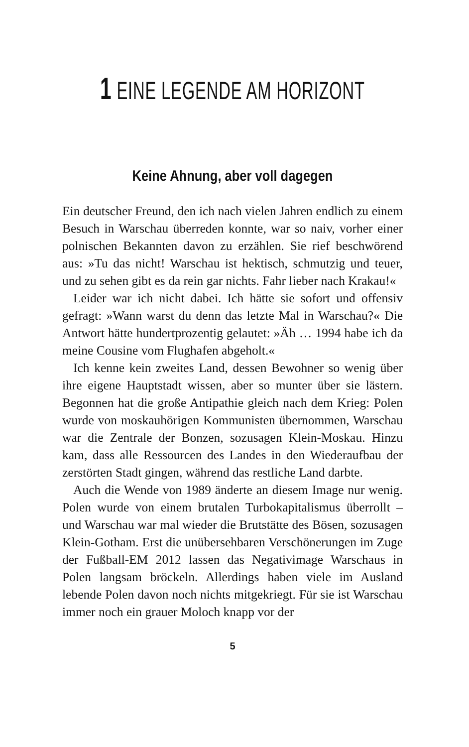1 EINE LEGENDE AM HORIZONT
Keine Ahnung, aber voll dagegen
Ein deutscher Freund, den ich nach vielen Jahren endlich zu einem Besuch in Warschau überreden konnte, war so naiv, vorher einer polnischen Bekannten davon zu erzählen. Sie rief beschwörend aus: »Tu das nicht! Warschau ist hektisch, schmutzig und teuer, und zu sehen gibt es da rein gar nichts. Fahr lieber nach Krakau!«
Leider war ich nicht dabei. Ich hätte sie sofort und offensiv gefragt: »Wann warst du denn das letzte Mal in Warschau?« Die Antwort hätte hundertprozentig gelautet: »Äh … 1994 habe ich da meine Cousine vom Flughafen abgeholt.«
Ich kenne kein zweites Land, dessen Bewohner so wenig über ihre eigene Hauptstadt wissen, aber so munter über sie lästern. Begonnen hat die große Antipathie gleich nach dem Krieg: Polen wurde von moskauhörigen Kommunisten übernommen, Warschau war die Zentrale der Bonzen, sozusagen Klein-Moskau. Hinzu kam, dass alle Ressourcen des Landes in den Wiederaufbau der zerstörten Stadt gingen, während das restliche Land darbte.
Auch die Wende von 1989 änderte an diesem Image nur wenig. Polen wurde von einem brutalen Turbokapitalismus überrollt – und Warschau war mal wieder die Brutstätte des Bösen, sozusagen Klein-Gotham. Erst die unübersehbaren Verschönerungen im Zuge der Fußball-EM 2012 lassen das Negativimage Warschaus in Polen langsam bröckeln. Allerdings haben viele im Ausland lebende Polen davon noch nichts mitgekriegt. Für sie ist Warschau immer noch ein grauer Moloch knapp vor der
5